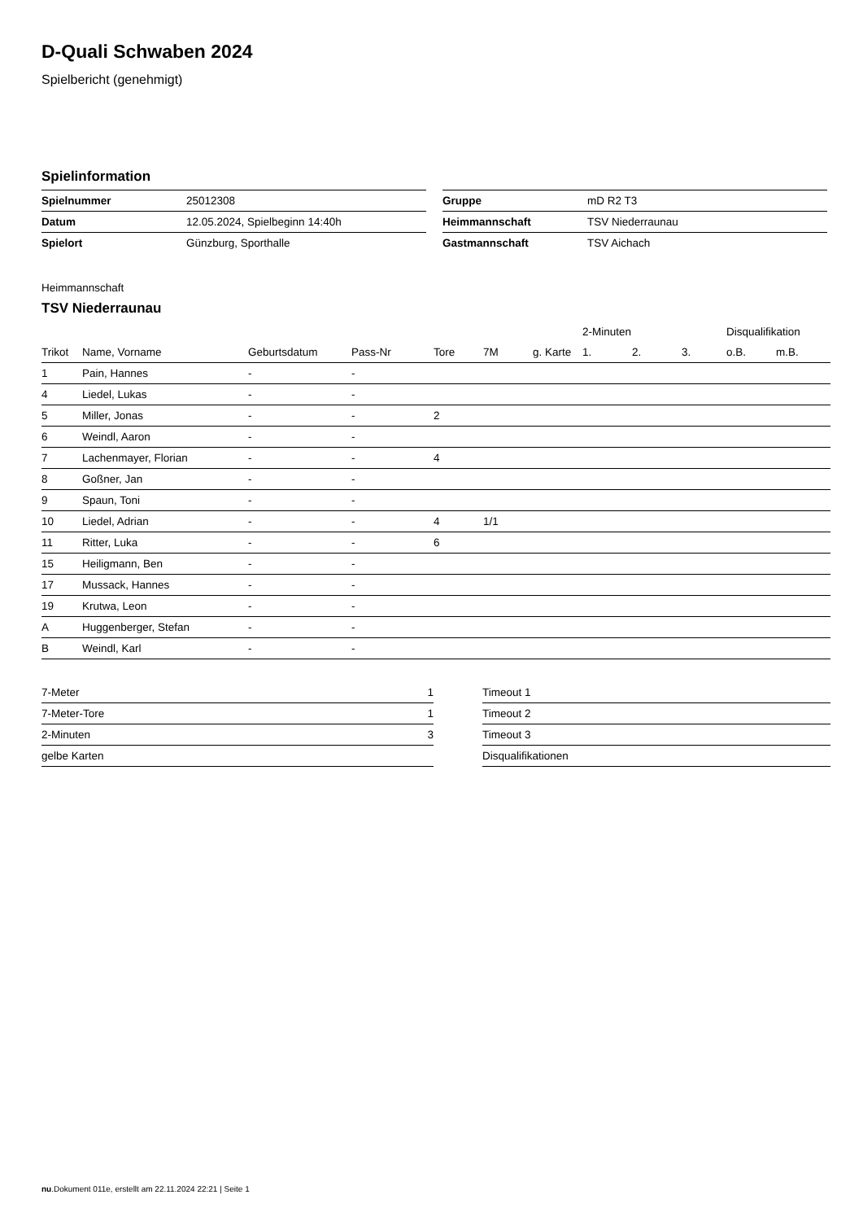D-Quali Schwaben 2024
Spielbericht (genehmigt)
Spielinformation
| Spielnummer | 25012308 |
| Datum | 12.05.2024, Spielbeginn 14:40h |
| Spielort | Günzburg, Sporthalle |
| Gruppe | mD R2 T3 |
| Heimmannschaft | TSV Niederraunau |
| Gastmannschaft | TSV Aichach |
Heimmannschaft
TSV Niederraunau
| | | | | | | | | 2-Minuten | | | Disqualifikation | |
| --- | --- | --- | --- | --- | --- | --- | --- | --- | --- | --- | --- | --- |
| Trikot | Name, Vorname | Geburtsdatum | Pass-Nr | Tore | 7M | g. Karte | | 1. | 2. | 3. | o.B. | m.B. |
| 1 | Pain, Hannes | - | - | | | | | | | | | |
| 4 | Liedel, Lukas | - | - | | | | | | | | | |
| 5 | Miller, Jonas | - | - | 2 | | | | | | | | |
| 6 | Weindl, Aaron | - | - | | | | | | | | | |
| 7 | Lachenmayer, Florian | - | - | 4 | | | | | | | | |
| 8 | Goßner, Jan | - | - | | | | | | | | | |
| 9 | Spaun, Toni | - | - | | | | | | | | | |
| 10 | Liedel, Adrian | - | - | 4 | 1/1 | | | | | | | |
| 11 | Ritter, Luka | - | - | 6 | | | | | | | | |
| 15 | Heiligmann, Ben | - | - | | | | | | | | | |
| 17 | Mussack, Hannes | - | - | | | | | | | | | |
| 19 | Krutwa, Leon | - | - | | | | | | | | | |
| A | Huggenberger, Stefan | - | - | | | | | | | | | |
| B | Weindl, Karl | - | - | | | | | | | | | |
| 7-Meter | 1 |
| 7-Meter-Tore | 1 |
| 2-Minuten | 3 |
| gelbe Karten | |
| Timeout 1 |
| Timeout 2 |
| Timeout 3 |
| Disqualifikationen |
nu.Dokument 011e, erstellt am 22.11.2024 22:21 | Seite 1